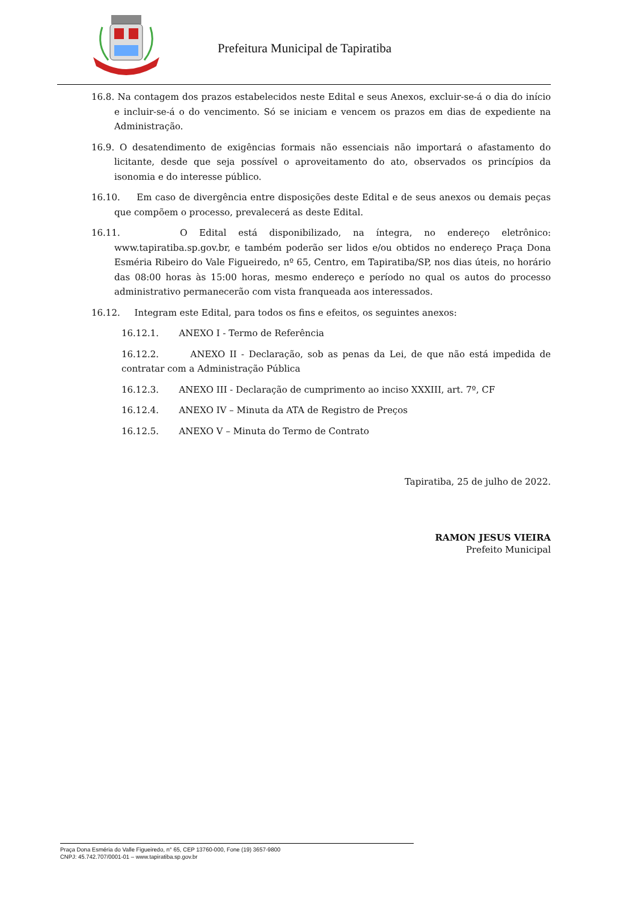Prefeitura Municipal de Tapiratiba
16.8. Na contagem dos prazos estabelecidos neste Edital e seus Anexos, excluir-se-á o dia do início e incluir-se-á o do vencimento. Só se iniciam e vencem os prazos em dias de expediente na Administração.
16.9. O desatendimento de exigências formais não essenciais não importará o afastamento do licitante, desde que seja possível o aproveitamento do ato, observados os princípios da isonomia e do interesse público.
16.10. Em caso de divergência entre disposições deste Edital e de seus anexos ou demais peças que compõem o processo, prevalecerá as deste Edital.
16.11. O Edital está disponibilizado, na íntegra, no endereço eletrônico: www.tapiratiba.sp.gov.br, e também poderão ser lidos e/ou obtidos no endereço Praça Dona Esméria Ribeiro do Vale Figueiredo, nº 65, Centro, em Tapiratiba/SP, nos dias úteis, no horário das 08:00 horas às 15:00 horas, mesmo endereço e período no qual os autos do processo administrativo permanecerão com vista franqueada aos interessados.
16.12. Integram este Edital, para todos os fins e efeitos, os seguintes anexos:
16.12.1. ANEXO I - Termo de Referência
16.12.2. ANEXO II - Declaração, sob as penas da Lei, de que não está impedida de contratar com a Administração Pública
16.12.3. ANEXO III - Declaração de cumprimento ao inciso XXXIII, art. 7º, CF
16.12.4. ANEXO IV – Minuta da ATA de Registro de Preços
16.12.5. ANEXO V – Minuta do Termo de Contrato
Tapiratiba, 25 de julho de 2022.
RAMON JESUS VIEIRA
Prefeito Municipal
Praça Dona Esméria do Valle Figueiredo, n° 65, CEP 13760-000, Fone (19) 3657-9800
CNPJ: 45.742.707/0001-01 – www.tapiratiba.sp.gov.br